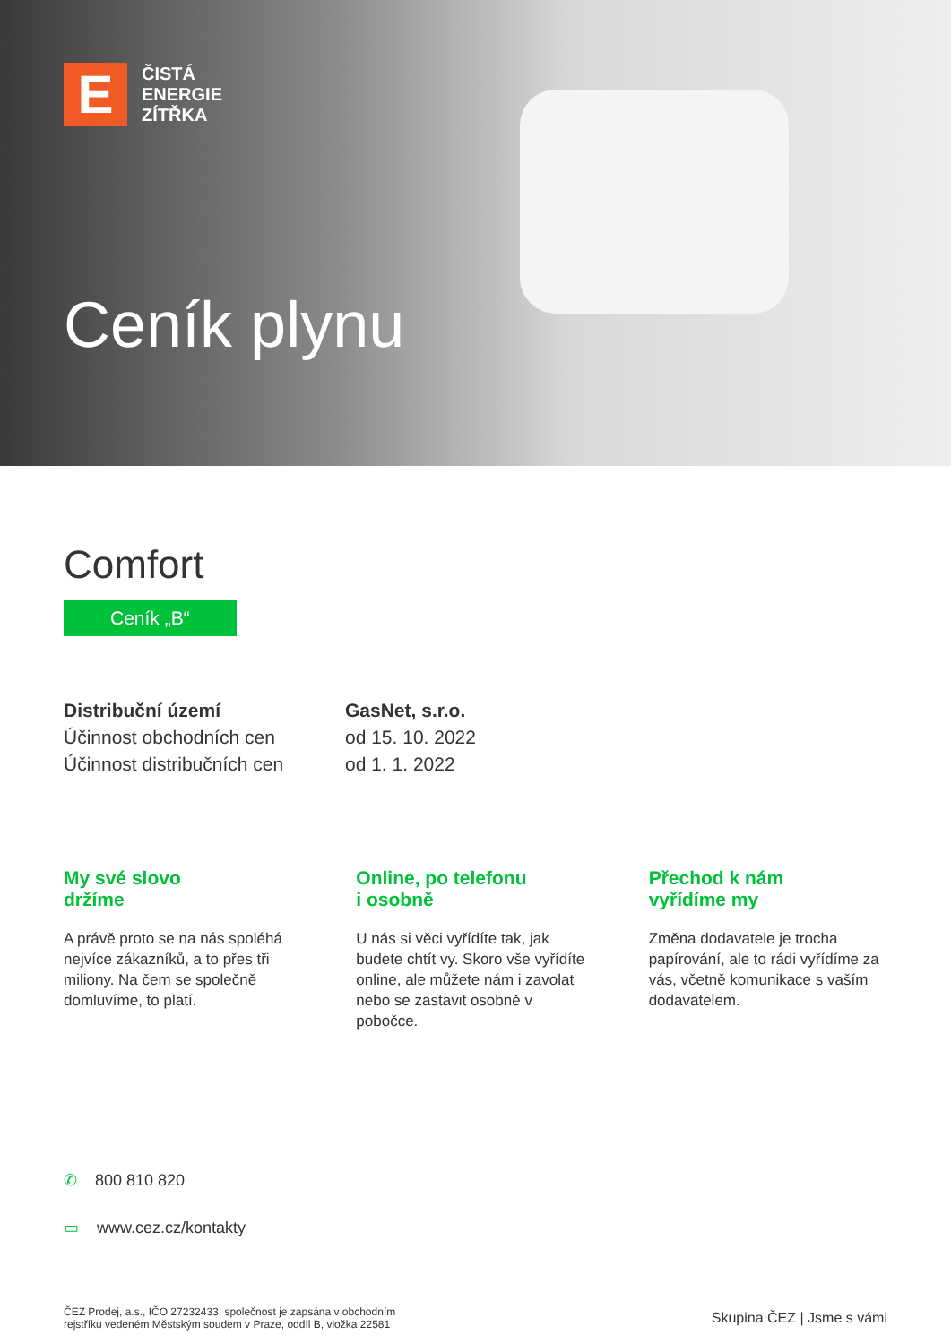E
ČISTÁ
ENERGIE
ZÍTŘKA
Ceník plynu
Comfort
Ceník „B“
Distribuční území GasNet, s.r.o.
Účinnost obchodních cen
od 15. 10. 2022
Účinnost distribučních cen
od 1. 1. 2022
My své slovo
držíme
A právě proto se na nás spoléhá nejvíce zákazníků, a to přes tři miliony. Na čem se společně domluvíme, to platí.
Online, po telefonu
i osobně
U nás si věci vyřídíte tak, jak budete chtít vy. Skoro vše vyřídíte online, ale můžete nám i zavolat nebo se zastavit osobně v pobočce.
Přechod k nám
vyřídíme my
Změna dodavatele je trocha papírování, ale to rádi vyřídíme za vás, včetně komunikace s vaším dodavatelem.
✆ 800 810 820
▭ www.cez.cz/kontakty
ČEZ Prodej, a.s., IČO 27232433, společnost je zapsána v obchodním
rejstříku vedeném Městským soudem v Praze, oddíl B, vložka 22581
Skupina ČEZ | Jsme s vámi